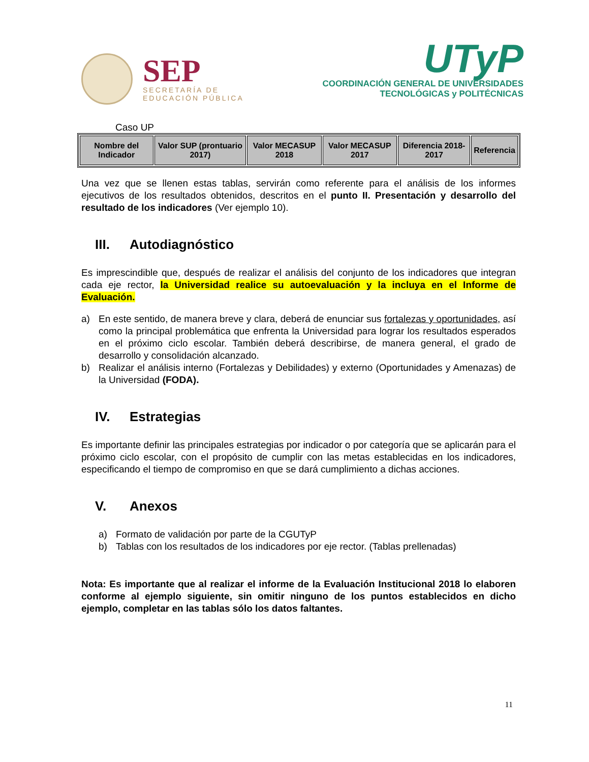SEP
SECRETARÍA DE
EDUCACIÓN PÚBLICA
UTyP
COORDINACIÓN GENERAL DE UNIVERSIDADES
TECNOLÓGICAS y POLITÉCNICAS
Caso UP
| Nombre del Indicador | Valor SUP (prontuario 2017) | Valor MECASUP 2018 | Valor MECASUP 2017 | Diferencia 2018-2017 | Referencia |
| --- | --- | --- | --- | --- | --- |
Una vez que se llenen estas tablas, servirán como referente para el análisis de los informes ejecutivos de los resultados obtenidos, descritos en el punto II. Presentación y desarrollo del resultado de los indicadores (Ver ejemplo 10).
III. Autodiagnóstico
Es imprescindible que, después de realizar el análisis del conjunto de los indicadores que integran cada eje rector, la Universidad realice su autoevaluación y la incluya en el Informe de Evaluación.
a) En este sentido, de manera breve y clara, deberá de enunciar sus fortalezas y oportunidades, así como la principal problemática que enfrenta la Universidad para lograr los resultados esperados en el próximo ciclo escolar. También deberá describirse, de manera general, el grado de desarrollo y consolidación alcanzado.
b) Realizar el análisis interno (Fortalezas y Debilidades) y externo (Oportunidades y Amenazas) de la Universidad (FODA).
IV. Estrategias
Es importante definir las principales estrategias por indicador o por categoría que se aplicarán para el próximo ciclo escolar, con el propósito de cumplir con las metas establecidas en los indicadores, especificando el tiempo de compromiso en que se dará cumplimiento a dichas acciones.
V. Anexos
a) Formato de validación por parte de la CGUTyP
b) Tablas con los resultados de los indicadores por eje rector. (Tablas prellenadas)
Nota: Es importante que al realizar el informe de la Evaluación Institucional 2018 lo elaboren conforme al ejemplo siguiente, sin omitir ninguno de los puntos establecidos en dicho ejemplo, completar en las tablas sólo los datos faltantes.
11